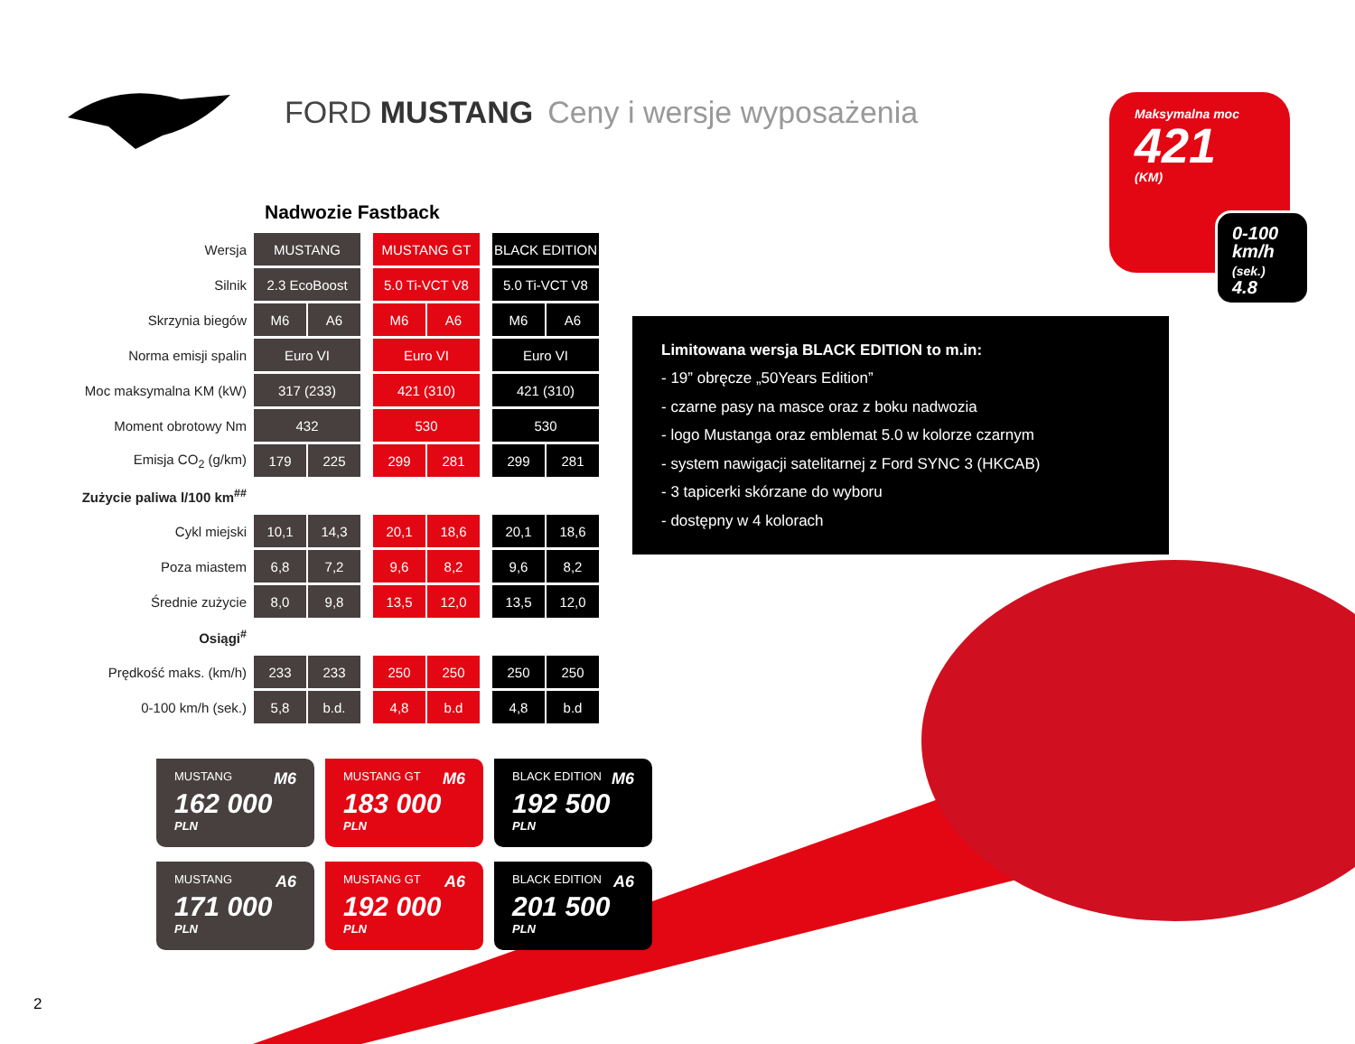FORD MUSTANG Ceny i wersje wyposażenia
Nadwozie Fastback
| Wersja | MUSTANG | | | MUSTANG GT | | | BLACK EDITION | |
| Silnik | 2.3 EcoBoost | | | 5.0 Ti-VCT V8 | | | 5.0 Ti-VCT V8 | |
| Skrzynia biegów | M6 | A6 | | M6 | A6 | | M6 | A6 |
| Norma emisji spalin | Euro VI | | | Euro VI | | | Euro VI | |
| Moc maksymalna KM (kW) | 317 (233) | | | 421 (310) | | | 421 (310) | |
| Moment obrotowy Nm | 432 | | | 530 | | | 530 | |
| Emisja CO<sub>2</sub> (g/km) | 179 | 225 | | 299 | 281 | | 299 | 281 |
| Zużycie paliwa l/100 km<sup>##</sup> | | | | | | | | |
| Cykl miejski | 10,1 | 14,3 | | 20,1 | 18,6 | | 20,1 | 18,6 |
| Poza miastem | 6,8 | 7,2 | | 9,6 | 8,2 | | 9,6 | 8,2 |
| Średnie zużycie | 8,0 | 9,8 | | 13,5 | 12,0 | | 13,5 | 12,0 |
| Osiągi<sup>#</sup> | | | | | | | | |
| Prędkość maks. (km/h) | 233 | 233 | | 250 | 250 | | 250 | 250 |
| 0-100 km/h (sek.) | 5,8 | b.d. | | 4,8 | b.d | | 4,8 | b.d |
Maksymalna moc
421
(KM)
0-100
km/h
(sek.)
4.8
Limitowana wersja BLACK EDITION to m.in:
- 19” obręcze „50Years Edition”
- czarne pasy na masce oraz z boku nadwozia
- logo Mustanga oraz emblemat 5.0 w kolorze czarnym
- system nawigacji satelitarnej z Ford SYNC 3 (HKCAB)
- 3 tapicerki skórzane do wyboru
- dostępny w 4 kolorach
MUSTANG M6
162 000
PLN
MUSTANG GT M6
183 000
PLN
BLACK EDITION M6
192 500
PLN
MUSTANG A6
171 000
PLN
MUSTANG GT A6
192 000
PLN
BLACK EDITION A6
201 500
PLN
2